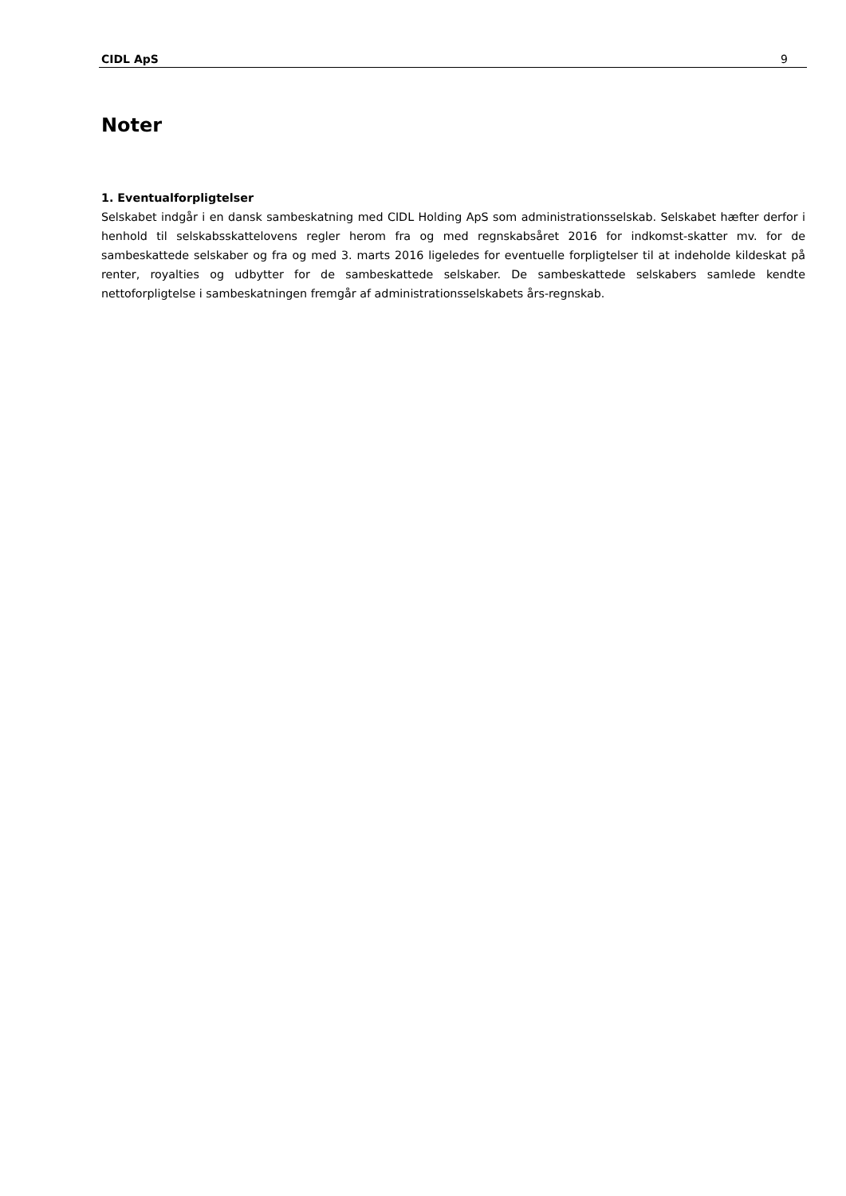CIDL ApS 9
Noter
1. Eventualforpligtelser
Selskabet indgår i en dansk sambeskatning med CIDL Holding ApS som administrationsselskab. Selskabet hæfter derfor i henhold til selskabsskattelovens regler herom fra og med regnskabsåret 2016 for indkomst-skatter mv. for de sambeskattede selskaber og fra og med 3. marts 2016 ligeledes for eventuelle forpligtelser til at indeholde kildeskat på renter, royalties og udbytter for de sambeskattede selskaber. De sambeskattede selskabers samlede kendte nettoforpligtelse i sambeskatningen fremgår af administrationsselskabets års-regnskab.